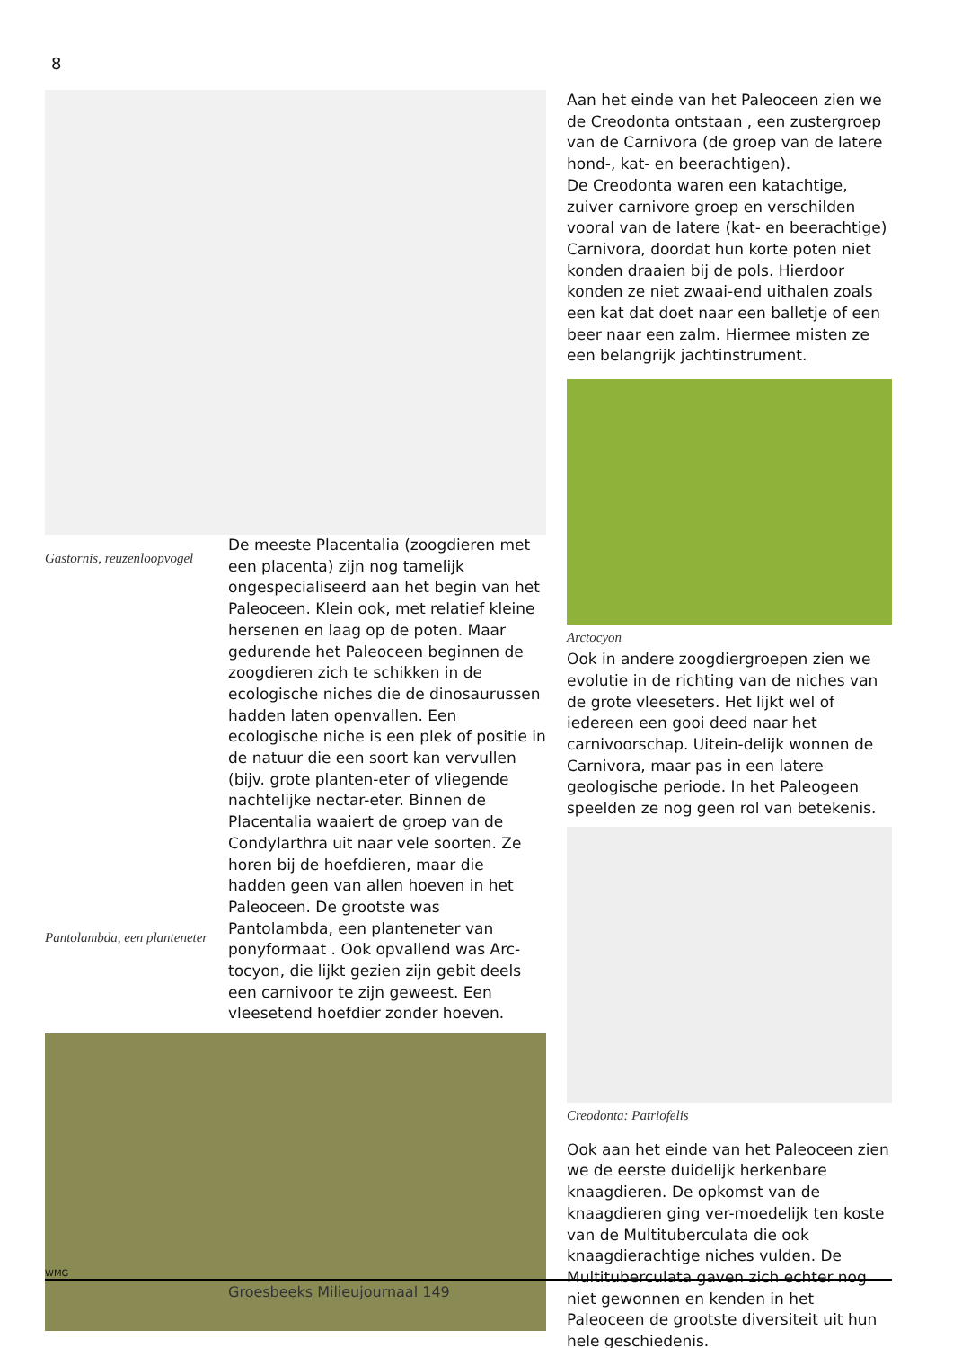8
Gastornis, reuzenloopvogel
Pantolambda, een planteneter
De meeste Placentalia (zoogdieren met een placenta) zijn nog tamelijk ongespecialiseerd aan het begin van het Paleoceen. Klein ook, met relatief kleine hersenen en laag op de poten. Maar gedurende het Paleoceen beginnen de zoogdieren zich te schikken in de ecologische niches die de dinosaurussen hadden laten openvallen. Een ecologische niche is een plek of positie in de natuur die een soort kan vervullen (bijv. grote planten-eter of vliegende nachtelijke nectar-eter. Binnen de Placentalia waaiert de groep van de Condylarthra uit naar vele soorten. Ze horen bij de hoefdieren, maar die hadden geen van allen hoeven in het Paleoceen. De grootste was Pantolambda, een planteneter van ponyformaat . Ook opvallend was Arc-tocyon, die lijkt gezien zijn gebit deels een carnivoor te zijn geweest. Een vleesetend hoefdier zonder hoeven.
Aan het einde van het Paleoceen zien we de Creodonta ontstaan , een zustergroep van de Carnivora (de groep van de latere hond-, kat- en beerachtigen).
De Creodonta waren een katachtige, zuiver carnivore groep en verschilden vooral van de latere (kat- en beerachtige) Carnivora, doordat hun korte poten niet konden draaien bij de pols. Hierdoor konden ze niet zwaai-end uithalen zoals een kat dat doet naar een balletje of een beer naar een zalm. Hiermee misten ze een belangrijk jachtinstrument.
Arctocyon
Ook in andere zoogdiergroepen zien we evolutie in de richting van de niches van de grote vleeseters. Het lijkt wel of iedereen een gooi deed naar het carnivoorschap. Uitein-delijk wonnen de Carnivora, maar pas in een latere geologische periode. In het Paleogeen speelden ze nog geen rol van betekenis.
Creodonta: Patriofelis
Ook aan het einde van het Paleoceen zien we de eerste duidelijk herkenbare knaagdieren. De opkomst van de knaagdieren ging ver-moedelijk ten koste van de Multituberculata die ook knaagdierachtige niches vulden. De Multituberculata gaven zich echter nog niet gewonnen en kenden in het Paleoceen de grootste diversiteit uit hun hele geschiedenis.
WMG
Groesbeeks Milieujournaal 149